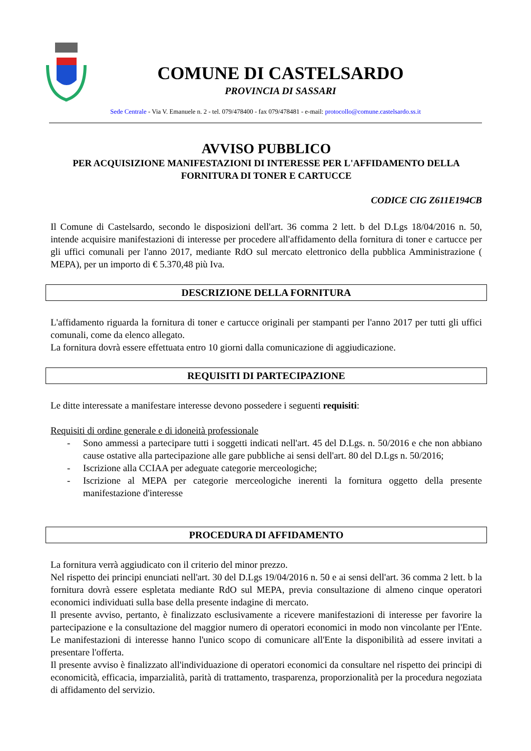COMUNE DI CASTELSARDO
PROVINCIA DI SASSARI
Sede Centrale - Via V. Emanuele n. 2 - tel. 079/478400 - fax 079/478481 - e-mail: protocollo@comune.castelsardo.ss.it
AVVISO PUBBLICO
PER ACQUISIZIONE MANIFESTAZIONI DI INTERESSE PER L'AFFIDAMENTO DELLA FORNITURA DI TONER E CARTUCCE
CODICE CIG Z611E194CB
Il Comune di Castelsardo, secondo le disposizioni dell'art. 36 comma 2 lett. b del D.Lgs 18/04/2016 n. 50, intende acquisire manifestazioni di interesse per procedere all'affidamento della fornitura di toner e cartucce per gli uffici comunali per l'anno 2017, mediante RdO sul mercato elettronico della pubblica Amministrazione ( MEPA), per un importo di € 5.370,48 più Iva.
DESCRIZIONE DELLA FORNITURA
L'affidamento riguarda la fornitura di toner e cartucce originali per stampanti per l'anno 2017 per tutti gli uffici comunali, come da elenco allegato.
La fornitura dovrà essere effettuata entro 10 giorni dalla comunicazione di aggiudicazione.
REQUISITI DI PARTECIPAZIONE
Le ditte interessate a manifestare interesse devono possedere i seguenti requisiti:
Requisiti di ordine generale e di idoneità professionale
- Sono ammessi a partecipare tutti i soggetti indicati nell'art. 45 del D.Lgs. n. 50/2016 e che non abbiano cause ostative alla partecipazione alle gare pubbliche ai sensi dell'art. 80 del D.Lgs n. 50/2016;
- Iscrizione alla CCIAA per adeguate categorie merceologiche;
- Iscrizione al MEPA per categorie merceologiche inerenti la fornitura oggetto della presente manifestazione d'interesse
PROCEDURA DI AFFIDAMENTO
La fornitura verrà aggiudicato con il criterio del minor prezzo.
Nel rispetto dei principi enunciati nell'art. 30 del D.Lgs 19/04/2016 n. 50 e ai sensi dell'art. 36 comma 2 lett. b la fornitura dovrà essere espletata mediante RdO sul MEPA, previa consultazione di almeno cinque operatori economici individuati sulla base della presente indagine di mercato.
Il presente avviso, pertanto, è finalizzato esclusivamente a ricevere manifestazioni di interesse per favorire la partecipazione e la consultazione del maggior numero di operatori economici in modo non vincolante per l'Ente. Le manifestazioni di interesse hanno l'unico scopo di comunicare all'Ente la disponibilità ad essere invitati a presentare l'offerta.
Il presente avviso è finalizzato all'individuazione di operatori economici da consultare nel rispetto dei principi di economicità, efficacia, imparzialità, parità di trattamento, trasparenza, proporzionalità per la procedura negoziata di affidamento del servizio.